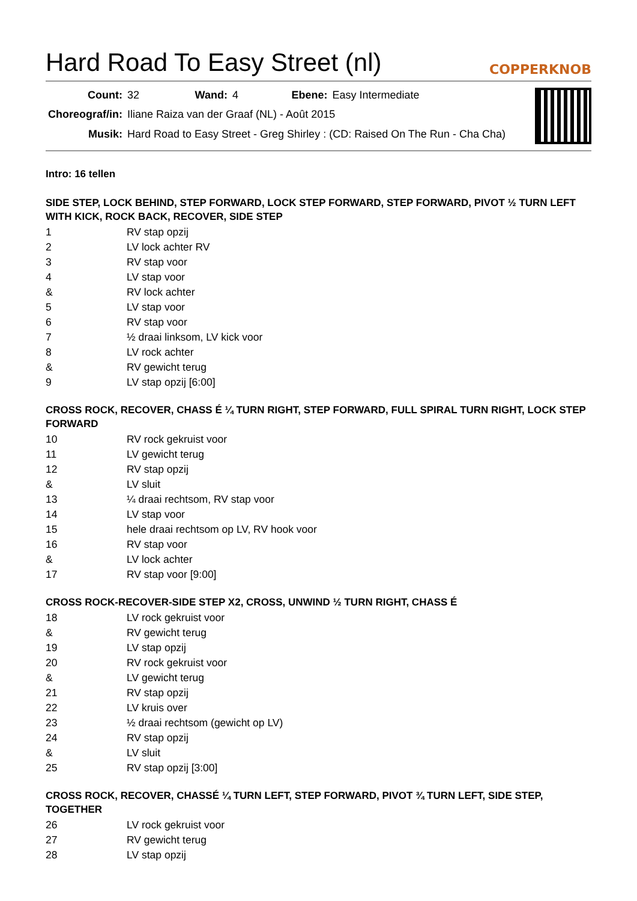Hard Road To Easy Street (nl)
COPPERKNOB
| Count: | 32 | Wand: | 4 | Ebene: | Easy Intermediate |
| Choreograf/in: | Iliane Raiza van der Graaf (NL) - Août 2015 | | | | |
| Musik: | Hard Road to Easy Street - Greg Shirley : (CD: Raised On The Run - Cha Cha) | | | | |
Intro: 16 tellen
SIDE STEP, LOCK BEHIND, STEP FORWARD, LOCK STEP FORWARD, STEP FORWARD, PIVOT ½ TURN LEFT WITH KICK, ROCK BACK, RECOVER, SIDE STEP
| 1 | RV stap opzij |
| 2 | LV lock achter RV |
| 3 | RV stap voor |
| 4 | LV stap voor |
| & | RV lock achter |
| 5 | LV stap voor |
| 6 | RV stap voor |
| 7 | ½ draai linksom, LV kick voor |
| 8 | LV rock achter |
| & | RV gewicht terug |
| 9 | LV stap opzij [6:00] |
CROSS ROCK, RECOVER, CHASS É ¼ TURN RIGHT, STEP FORWARD, FULL SPIRAL TURN RIGHT, LOCK STEP FORWARD
| 10 | RV rock gekruist voor |
| 11 | LV gewicht terug |
| 12 | RV stap opzij |
| & | LV sluit |
| 13 | ¼ draai rechtsom, RV stap voor |
| 14 | LV stap voor |
| 15 | hele draai rechtsom op LV, RV hook voor |
| 16 | RV stap voor |
| & | LV lock achter |
| 17 | RV stap voor [9:00] |
CROSS ROCK-RECOVER-SIDE STEP X2, CROSS, UNWIND ½ TURN RIGHT, CHASS É
| 18 | LV rock gekruist voor |
| & | RV gewicht terug |
| 19 | LV stap opzij |
| 20 | RV rock gekruist voor |
| & | LV gewicht terug |
| 21 | RV stap opzij |
| 22 | LV kruis over |
| 23 | ½ draai rechtsom (gewicht op LV) |
| 24 | RV stap opzij |
| & | LV sluit |
| 25 | RV stap opzij [3:00] |
CROSS ROCK, RECOVER, CHASSÉ ¼ TURN LEFT, STEP FORWARD, PIVOT ¾ TURN LEFT, SIDE STEP, TOGETHER
| 26 | LV rock gekruist voor |
| 27 | RV gewicht terug |
| 28 | LV stap opzij |